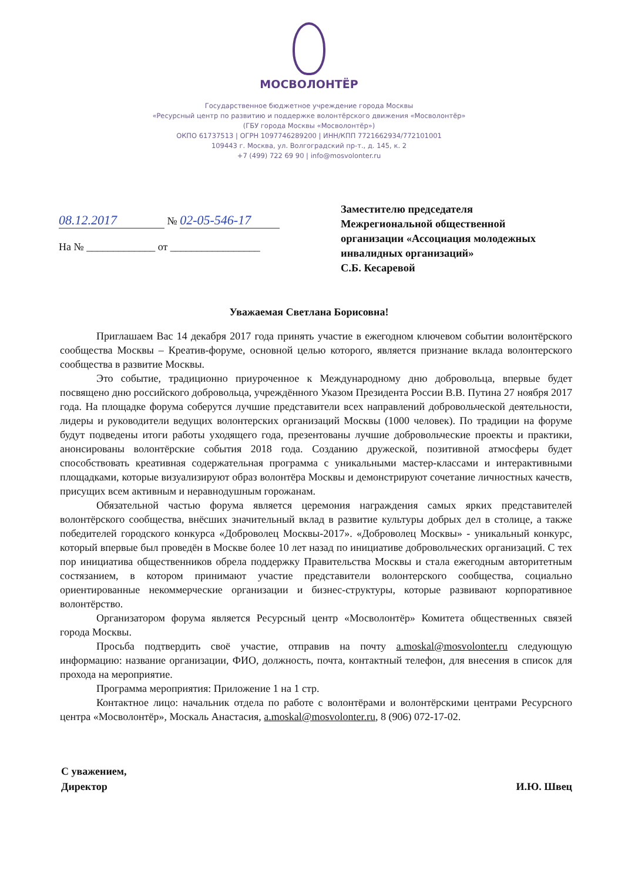МОСВОЛОНТЁР
Государственное бюджетное учреждение города Москвы
«Ресурсный центр по развитию и поддержке волонтёрского движения «Мосволонтёр»
(ГБУ города Москвы «Мосволонтёр»)
ОКПО 61737513 | ОГРН 1097746289200 | ИНН/КПП 7721662934/772101001
109443 г. Москва, ул. Волгоградский пр-т., д. 145, к. 2
+7 (499) 722 69 90 | info@mosvolonter.ru
08.12.2017 № 02-05-546-17
На № _____________ от _________________
Заместителю председателя
Межрегиональной общественной
организации «Ассоциация молодежных
инвалидных организаций»
С.Б. Кесаревой
Уважаемая Светлана Борисовна!
Приглашаем Вас 14 декабря 2017 года принять участие в ежегодном ключевом событии волонтёрского сообщества Москвы – Креатив-форуме, основной целью которого, является признание вклада волонтерского сообщества в развитие Москвы.
Это событие, традиционно приуроченное к Международному дню добровольца, впервые будет посвящено дню российского добровольца, учреждённого Указом Президента России В.В. Путина 27 ноября 2017 года. На площадке форума соберутся лучшие представители всех направлений добровольческой деятельности, лидеры и руководители ведущих волонтерских организаций Москвы (1000 человек). По традиции на форуме будут подведены итоги работы уходящего года, презентованы лучшие добровольческие проекты и практики, анонсированы волонтёрские события 2018 года. Созданию дружеской, позитивной атмосферы будет способствовать креативная содержательная программа с уникальными мастер-классами и интерактивными площадками, которые визуализируют образ волонтёра Москвы и демонстрируют сочетание личностных качеств, присущих всем активным и неравнодушным горожанам.
Обязательной частью форума является церемония награждения самых ярких представителей волонтёрского сообщества, внёсших значительный вклад в развитие культуры добрых дел в столице, а также победителей городского конкурса «Доброволец Москвы-2017». «Доброволец Москвы» - уникальный конкурс, который впервые был проведён в Москве более 10 лет назад по инициативе добровольческих организаций. С тех пор инициатива общественников обрела поддержку Правительства Москвы и стала ежегодным авторитетным состязанием, в котором принимают участие представители волонтерского сообщества, социально ориентированные некоммерческие организации и бизнес-структуры, которые развивают корпоративное волонтёрство.
Организатором форума является Ресурсный центр «Мосволонтёр» Комитета общественных связей города Москвы.
Просьба подтвердить своё участие, отправив на почту a.moskal@mosvolonter.ru следующую информацию: название организации, ФИО, должность, почта, контактный телефон, для внесения в список для прохода на мероприятие.
Программа мероприятия: Приложение 1 на 1 стр.
Контактное лицо: начальник отдела по работе с волонтёрами и волонтёрскими центрами Ресурсного центра «Мосволонтёр», Москаль Анастасия, a.moskal@mosvolonter.ru, 8 (906) 072-17-02.
С уважением,
Директор
И.Ю. Швец